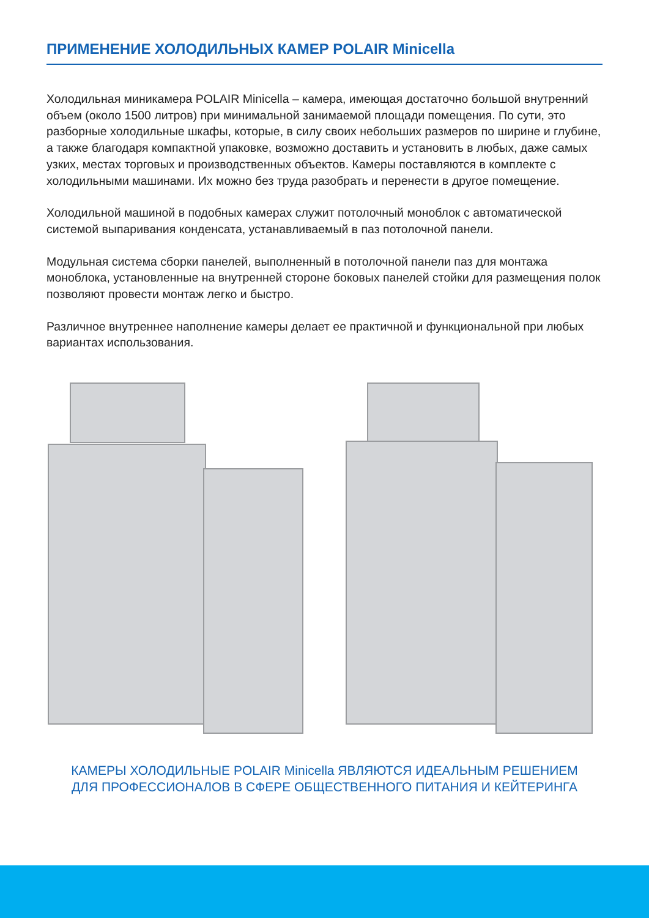ПРИМЕНЕНИЕ ХОЛОДИЛЬНЫХ КАМЕР POLAIR Minicella
Холодильная миникамера POLAIR Minicella – камера, имеющая достаточно большой внутренний объем (около 1500 литров) при минимальной занимаемой площади помещения. По сути, это разборные холодильные шкафы, которые, в силу своих небольших размеров по ширине и глубине, а также благодаря компактной упаковке, возможно доставить и установить в любых, даже самых узких, местах торговых и производственных объектов. Камеры поставляются в комплекте с холодильными машинами. Их можно без труда разобрать и перенести в другое помещение.
Холодильной машиной в подобных камерах служит потолочный моноблок с автоматической системой выпаривания конденсата, устанавливаемый в паз потолочной панели.
Модульная система сборки панелей, выполненный в потолочной панели паз для монтажа моноблока, установленные на внутренней стороне боковых панелей стойки для размещения полок позволяют провести монтаж легко и быстро.
Различное внутреннее наполнение камеры делает ее практичной и функциональной при любых вариантах использования.
КАМЕРЫ ХОЛОДИЛЬНЫЕ POLAIR Minicella ЯВЛЯЮТСЯ ИДЕАЛЬНЫМ РЕШЕНИЕМ
ДЛЯ ПРОФЕССИОНАЛОВ В СФЕРЕ ОБЩЕСТВЕННОГО ПИТАНИЯ И КЕЙТЕРИНГА